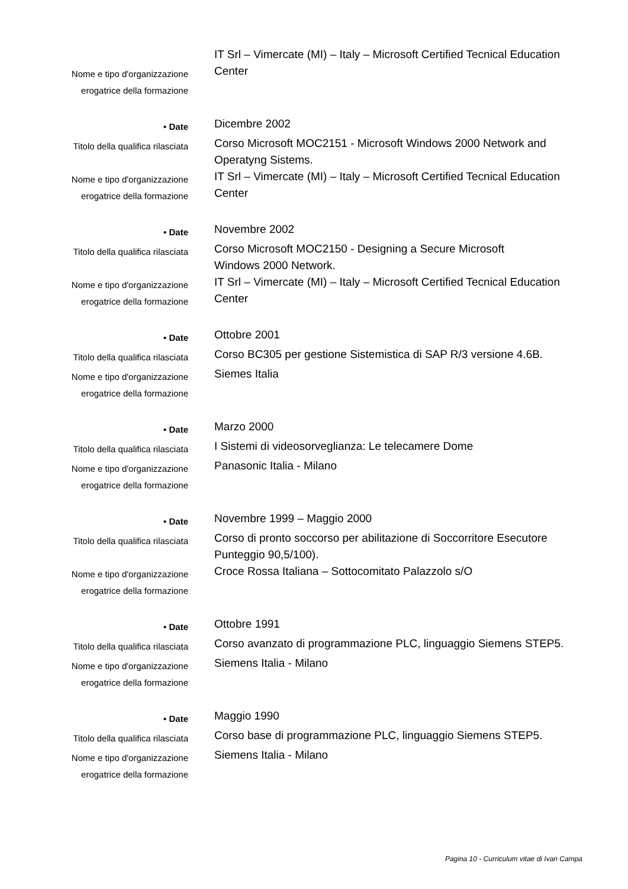Nome e tipo d'organizzazione
erogatrice della formazione
IT Srl – Vimercate (MI) – Italy – Microsoft Certified Tecnical Education Center
• Date
Dicembre 2002
Titolo della qualifica rilasciata
Corso Microsoft MOC2151 - Microsoft Windows 2000 Network and Operatyng Sistems.
Nome e tipo d'organizzazione
erogatrice della formazione
IT Srl – Vimercate (MI) – Italy – Microsoft Certified Tecnical Education Center
• Date
Novembre 2002
Titolo della qualifica rilasciata
Corso Microsoft MOC2150 - Designing a Secure Microsoft
Windows 2000 Network.
Nome e tipo d'organizzazione
erogatrice della formazione
IT Srl – Vimercate (MI) – Italy – Microsoft Certified Tecnical Education Center
• Date
Ottobre 2001
Titolo della qualifica rilasciata
Corso BC305 per gestione Sistemistica di SAP R/3 versione 4.6B.
Nome e tipo d'organizzazione
erogatrice della formazione
Siemes Italia
• Date
Marzo 2000
Titolo della qualifica rilasciata
I Sistemi di videosorveglianza: Le telecamere Dome
Nome e tipo d'organizzazione
erogatrice della formazione
Panasonic Italia - Milano
• Date
Novembre 1999 – Maggio 2000
Titolo della qualifica rilasciata
Corso di pronto soccorso per abilitazione di Soccorritore Esecutore Punteggio 90,5/100).
Nome e tipo d'organizzazione
erogatrice della formazione
Croce Rossa Italiana – Sottocomitato Palazzolo s/O
• Date
Ottobre 1991
Titolo della qualifica rilasciata
Corso avanzato di programmazione PLC, linguaggio Siemens STEP5.
Nome e tipo d'organizzazione
erogatrice della formazione
Siemens Italia - Milano
• Date
Maggio 1990
Titolo della qualifica rilasciata
Corso base di programmazione PLC, linguaggio Siemens STEP5.
Nome e tipo d'organizzazione
erogatrice della formazione
Siemens Italia - Milano
Pagina 10 - Curriculum vitae di Ivan Campa